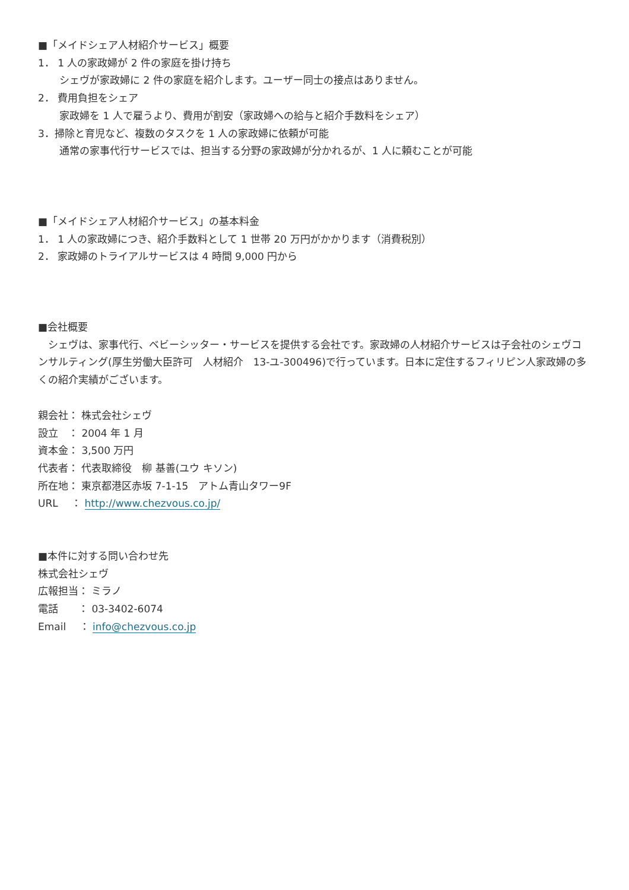■「メイドシェア人材紹介サービス」概要
1． 1 人の家政婦が 2 件の家庭を掛け持ち
シェヴが家政婦に 2 件の家庭を紹介します。ユーザー同士の接点はありません。
2． 費用負担をシェア
家政婦を 1 人で雇うより、費用が割安（家政婦への給与と紹介手数料をシェア）
3．掃除と育児など、複数のタスクを 1 人の家政婦に依頼が可能
通常の家事代行サービスでは、担当する分野の家政婦が分かれるが、1 人に頼むことが可能
■「メイドシェア人材紹介サービス」の基本料金
1． 1 人の家政婦につき、紹介手数料として 1 世帯 20 万円がかかります（消費税別）
2． 家政婦のトライアルサービスは 4 時間 9,000 円から
■会社概要
　シェヴは、家事代行、ベビーシッター・サービスを提供する会社です。家政婦の人材紹介サービスは子会社のシェヴコンサルティング(厚生労働大臣許可　人材紹介　13-ユ-300496)で行っています。日本に定住するフィリピン人家政婦の多くの紹介実績がございます。
親会社： 株式会社シェヴ
設立　： 2004 年 1 月
資本金： 3,500 万円
代表者： 代表取締役　柳 基善(ユウ キソン)
所在地： 東京都港区赤坂 7-1-15　アトム青山タワー9F
URL　 ： http://www.chezvous.co.jp/
■本件に対する問い合わせ先
株式会社シェヴ
広報担当： ミラノ
電話　　： 03-3402-6074
Email　 ： info@chezvous.co.jp